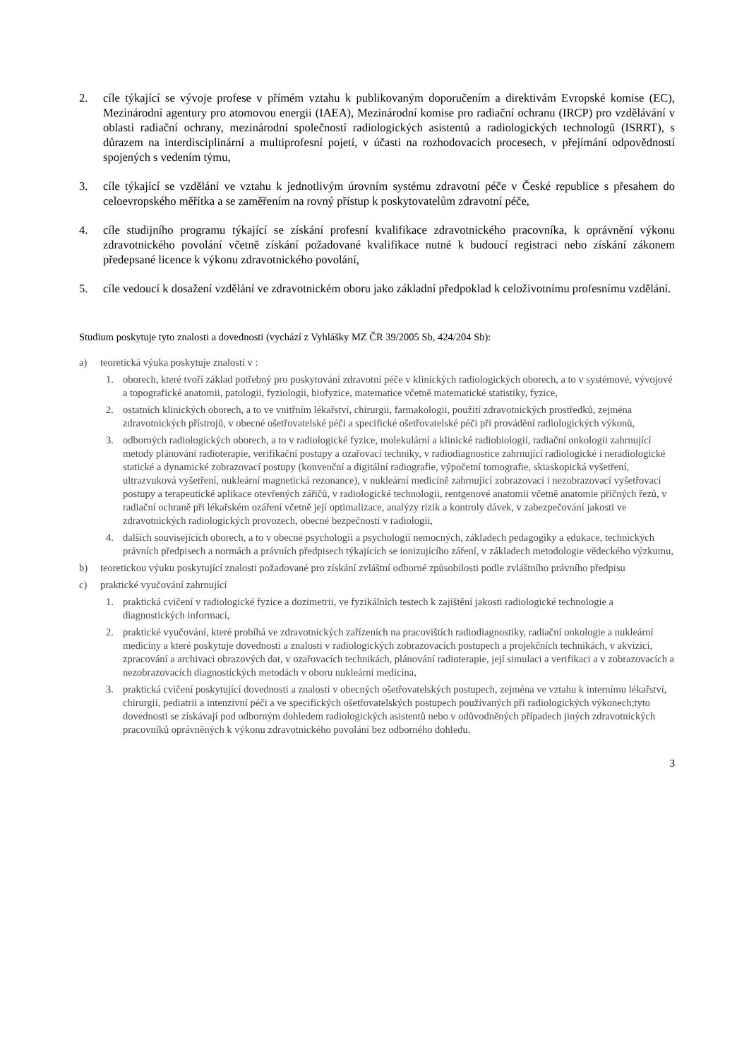2. cíle týkající se vývoje profese v přímém vztahu k publikovaným doporučením a direktivám Evropské komise (EC), Mezinárodní agentury pro atomovou energii (IAEA), Mezinárodní komise pro radiační ochranu (IRCP) pro vzdělávání v oblasti radiační ochrany, mezinárodní společností radiologických asistentů a radiologických technologů (ISRRT), s důrazem na interdisciplinární a multiprofesní pojetí, v účasti na rozhodovacích procesech, v přejímání odpovědností spojených s vedením týmu,
3. cíle týkající se vzdělání ve vztahu k jednotlivým úrovním systému zdravotní péče v České republice s přesahem do celoevropského měřítka a se zaměřením na rovný přístup k poskytovatelům zdravotní péče,
4. cíle studijního programu týkající se získání profesní kvalifikace zdravotnického pracovníka, k oprávnění výkonu zdravotnického povolání včetně získání požadované kvalifikace nutné k budoucí registraci nebo získání zákonem předepsané licence k výkonu zdravotnického povolání,
5. cíle vedoucí k dosažení vzdělání ve zdravotnickém oboru jako základní předpoklad k celoživotnímu profesnímu vzdělání.
Studium poskytuje tyto znalosti a dovednosti (vychází z Vyhlášky MZ ČR 39/2005 Sb, 424/204 Sb):
a) teoretická výuka poskytuje znalosti v :
1. oborech, které tvoří základ potřebný pro poskytování zdravotní péče v klinických radiologických oborech, a to v systémové, vývojové a topografické anatomii, patologii, fyziologii, biofyzice, matematice včetně matematické statistiky, fyzice,
2. ostatních klinických oborech, a to ve vnitřním lékařství, chirurgii, farmakologii, použití zdravotnických prostředků, zejména zdravotnických přístrojů, v obecné ošetřovatelské péči a specifické ošetřovatelské péči při provádění radiologických výkonů,
3. odborných radiologických oborech, a to v radiologické fyzice, molekulární a klinické radiobiologii, radiační onkologii zahrnující metody plánování radioterapie, verifikační postupy a ozařovací techniky, v radiodiagnostice zahrnující radiologické i neradiologické statické a dynamické zobrazovací postupy (konvenční a digitální radiografie, výpočetní tomografie, skiaskopická vyšetření, ultrazvuková vyšetření, nukleární magnetická rezonance), v nukleární medicíně zahrnující zobrazovací i nezobrazovací vyšetřovací postupy a terapeutické aplikace otevřených zářičů, v radiologické technologii, rentgenové anatomii včetně anatomie příčných řezů, v radiační ochraně při lékařském ozáření včetně její optimalizace, analýzy rizik a kontroly dávek, v zabezpečování jakosti ve zdravotnických radiologických provozech, obecné bezpečnosti v radiologii,
4. dalších souvisejících oborech, a to v obecné psychologii a psychologii nemocných, základech pedagogiky a edukace, technických právních předpisech a normách a právních předpisech týkajících se ionizujícího záření, v základech metodologie vědeckého výzkumu,
b) teoretickou výuku poskytující znalosti požadované pro získání zvláštní odborné způsobilosti podle zvláštního právního předpisu
c) praktické vyučování zahrnující
1. praktická cvičení v radiologické fyzice a dozimetrii, ve fyzikálních testech k zajištění jakosti radiologické technologie a diagnostických informací,
2. praktické vyučování, které probíhá ve zdravotnických zařízeních na pracovištích radiodiagnostiky, radiační onkologie a nukleární medicíny a které poskytuje dovednosti a znalosti v radiologických zobrazovacích postupech a projekčních technikách, v akvizici, zpracování a archivaci obrazových dat, v ozařovacích technikách, plánování radioterapie, její simulaci a verifikaci a v zobrazovacích a nezobrazovacích diagnostických metodách v oboru nukleární medicína,
3. praktická cvičení poskytující dovednosti a znalosti v obecných ošetřovatelských postupech, zejména ve vztahu k internímu lékařství, chirurgii, pediatrii a intenzivní péči a ve specifických ošetřovatelských postupech používaných při radiologických výkonech;tyto dovednosti se získávají pod odborným dohledem radiologických asistentů nebo v odůvodněných případech jiných zdravotnických pracovníků oprávněných k výkonu zdravotnického povolání bez odborného dohledu.
3